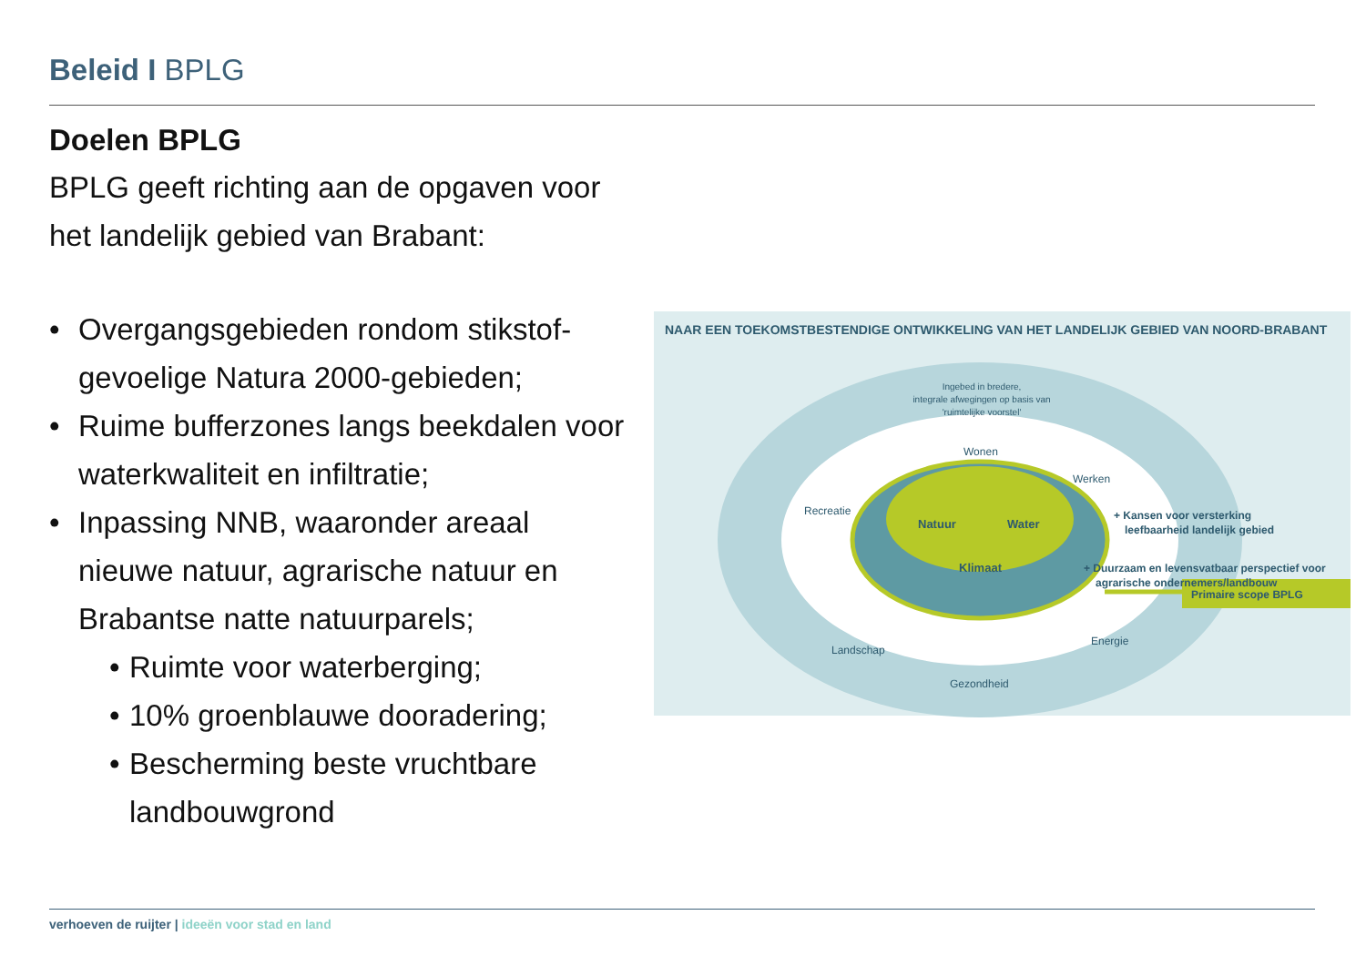Beleid I BPLG
Doelen BPLG
BPLG geeft richting aan de opgaven voor het landelijk gebied van Brabant:
• Overgangsgebieden rondom stikstof-gevoelige Natura 2000-gebieden;
• Ruime bufferzones langs beekdalen voor waterkwaliteit en infiltratie;
• Inpassing NNB, waaronder areaal nieuwe natuur, agrarische natuur en Brabantse natte natuurparels;
• Ruimte voor waterberging;
• 10% groenblauwe dooradering;
• Bescherming beste vruchtbare landbouwgrond
NAAR EEN TOEKOMSTBESTENDIGE ONTWIKKELING VAN HET LANDELIJK GEBIED VAN NOORD-BRABANT
Ingebed in bredere,
integrale afwegingen op basis van
'ruimtelijke voorstel'
Wonen
Werken
Recreatie
Energie
Landschap
Gezondheid
Natuur
Water
Klimaat
+ Kansen voor versterking
leefbaarheid landelijk gebied
+ Duurzaam en levensvatbaar perspectief voor
agrarische ondernemers/landbouw
Primaire scope BPLG
verhoeven de ruijter | ideeën voor stad en land